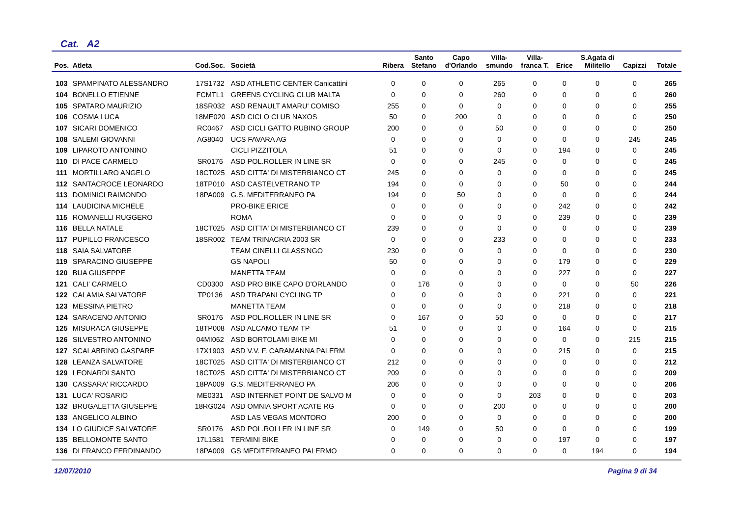Cat. A2
| Pos. | Atleta | Cod.Soc. | Società | Ribera | Santo Stefano | Capo d'Orlando | Villa- smundo | Villa- franca T. | Erice | S.Agata di Militello | Capizzi | Totale |
| --- | --- | --- | --- | --- | --- | --- | --- | --- | --- | --- | --- | --- |
| 103 | SPAMPINATO ALESSANDRO | 17S1732 | ASD ATHLETIC CENTER Canicattini | 0 | 0 | 0 | 265 | 0 | 0 | 0 | 0 | 265 |
| 104 | BONELLO ETIENNE | FCMTL1 | GREENS CYCLING CLUB MALTA | 0 | 0 | 0 | 260 | 0 | 0 | 0 | 0 | 260 |
| 105 | SPATARO MAURIZIO | 18SR032 | ASD RENAULT AMARU' COMISO | 255 | 0 | 0 | 0 | 0 | 0 | 0 | 0 | 255 |
| 106 | COSMA LUCA | 18ME020 | ASD CICLO CLUB NAXOS | 50 | 0 | 200 | 0 | 0 | 0 | 0 | 0 | 250 |
| 107 | SICARI DOMENICO | RC0467 | ASD CICLI GATTO RUBINO GROUP | 200 | 0 | 0 | 50 | 0 | 0 | 0 | 0 | 250 |
| 108 | SALEMI GIOVANNI | AG8040 | UCS FAVARA AG | 0 | 0 | 0 | 0 | 0 | 0 | 0 | 245 | 245 |
| 109 | LIPAROTO ANTONINO | | CICLI PIZZITOLA | 51 | 0 | 0 | 0 | 0 | 194 | 0 | 0 | 245 |
| 110 | DI PACE CARMELO | SR0176 | ASD POL.ROLLER IN LINE SR | 0 | 0 | 0 | 245 | 0 | 0 | 0 | 0 | 245 |
| 111 | MORTILLARO ANGELO | 18CT025 | ASD CITTA' DI MISTERBIANCO CT | 245 | 0 | 0 | 0 | 0 | 0 | 0 | 0 | 245 |
| 112 | SANTACROCE LEONARDO | 18TP010 | ASD CASTELVETRANO TP | 194 | 0 | 0 | 0 | 0 | 50 | 0 | 0 | 244 |
| 113 | DOMINICI RAIMONDO | 18PA009 | G.S. MEDITERRANEO PA | 194 | 0 | 50 | 0 | 0 | 0 | 0 | 0 | 244 |
| 114 | LAUDICINA MICHELE | | PRO-BIKE ERICE | 0 | 0 | 0 | 0 | 0 | 242 | 0 | 0 | 242 |
| 115 | ROMANELLI RUGGERO | | ROMA | 0 | 0 | 0 | 0 | 0 | 239 | 0 | 0 | 239 |
| 116 | BELLA NATALE | 18CT025 | ASD CITTA' DI MISTERBIANCO CT | 239 | 0 | 0 | 0 | 0 | 0 | 0 | 0 | 239 |
| 117 | PUPILLO FRANCESCO | 18SR002 | TEAM TRINACRIA 2003 SR | 0 | 0 | 0 | 233 | 0 | 0 | 0 | 0 | 233 |
| 118 | SAIA SALVATORE | | TEAM CINELLI GLASS'NGO | 230 | 0 | 0 | 0 | 0 | 0 | 0 | 0 | 230 |
| 119 | SPARACINO GIUSEPPE | | GS NAPOLI | 50 | 0 | 0 | 0 | 0 | 179 | 0 | 0 | 229 |
| 120 | BUA GIUSEPPE | | MANETTA TEAM | 0 | 0 | 0 | 0 | 0 | 227 | 0 | 0 | 227 |
| 121 | CALI' CARMELO | CD0300 | ASD PRO BIKE CAPO D'ORLANDO | 0 | 176 | 0 | 0 | 0 | 0 | 0 | 50 | 226 |
| 122 | CALAMIA SALVATORE | TP0136 | ASD TRAPANI CYCLING TP | 0 | 0 | 0 | 0 | 0 | 221 | 0 | 0 | 221 |
| 123 | MESSINA PIETRO | | MANETTA TEAM | 0 | 0 | 0 | 0 | 0 | 218 | 0 | 0 | 218 |
| 124 | SARACENO ANTONIO | SR0176 | ASD POL.ROLLER IN LINE SR | 0 | 167 | 0 | 50 | 0 | 0 | 0 | 0 | 217 |
| 125 | MISURACA GIUSEPPE | 18TP008 | ASD ALCAMO TEAM TP | 51 | 0 | 0 | 0 | 0 | 164 | 0 | 0 | 215 |
| 126 | SILVESTRO ANTONINO | 04MI062 | ASD BORTOLAMI BIKE MI | 0 | 0 | 0 | 0 | 0 | 0 | 0 | 215 | 215 |
| 127 | SCALABRINO GASPARE | 17X1903 | ASD V.V. F. CARAMANNA PALERM | 0 | 0 | 0 | 0 | 0 | 215 | 0 | 0 | 215 |
| 128 | LEANZA SALVATORE | 18CT025 | ASD CITTA' DI MISTERBIANCO CT | 212 | 0 | 0 | 0 | 0 | 0 | 0 | 0 | 212 |
| 129 | LEONARDI SANTO | 18CT025 | ASD CITTA' DI MISTERBIANCO CT | 209 | 0 | 0 | 0 | 0 | 0 | 0 | 0 | 209 |
| 130 | CASSARA' RICCARDO | 18PA009 | G.S. MEDITERRANEO PA | 206 | 0 | 0 | 0 | 0 | 0 | 0 | 0 | 206 |
| 131 | LUCA' ROSARIO | ME0331 | ASD INTERNET POINT DE SALVO M | 0 | 0 | 0 | 0 | 203 | 0 | 0 | 0 | 203 |
| 132 | BRUGALETTA GIUSEPPE | 18RG024 | ASD OMNIA SPORT ACATE RG | 0 | 0 | 0 | 200 | 0 | 0 | 0 | 0 | 200 |
| 133 | ANGELICO ALBINO | | ASD LAS VEGAS MONTORO | 200 | 0 | 0 | 0 | 0 | 0 | 0 | 0 | 200 |
| 134 | LO GIUDICE SALVATORE | SR0176 | ASD POL.ROLLER IN LINE SR | 0 | 149 | 0 | 50 | 0 | 0 | 0 | 0 | 199 |
| 135 | BELLOMONTE SANTO | 17L1581 | TERMINI BIKE | 0 | 0 | 0 | 0 | 0 | 197 | 0 | 0 | 197 |
| 136 | DI FRANCO FERDINANDO | 18PA009 | GS MEDITERRANEO PALERMO | 0 | 0 | 0 | 0 | 0 | 0 | 194 | 0 | 194 |
12/07/2010 Pagina 9 di 34